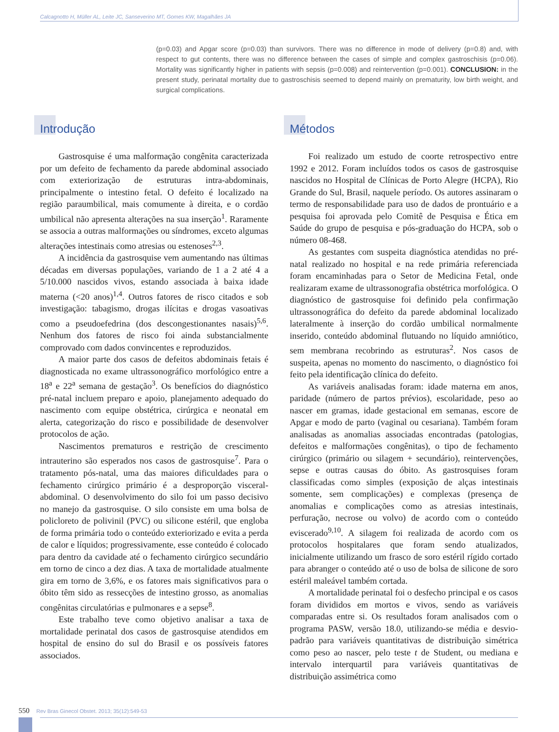Calcagnotto H, Müller AL, Leite JC, Sanseverino MT, Gomes KW, Magalhães JA
(p=0.03) and Apgar score (p=0.03) than survivors. There was no difference in mode of delivery (p=0.8) and, with respect to gut contents, there was no difference between the cases of simple and complex gastroschisis (p=0.06). Mortality was significantly higher in patients with sepsis (p=0.008) and reintervention (p=0.001). CONCLUSION: in the present study, perinatal mortality due to gastroschisis seemed to depend mainly on prematurity, low birth weight, and surgical complications.
Introdução
Gastrosquise é uma malformação congênita caracterizada por um defeito de fechamento da parede abdominal associado com exteriorização de estruturas intra-abdominais, principalmente o intestino fetal. O defeito é localizado na região paraumbilical, mais comumente à direita, e o cordão umbilical não apresenta alterações na sua inserção<sup>1</sup>. Raramente se associa a outras malformações ou síndromes, exceto algumas alterações intestinais como atresias ou estenoses<sup>2,3</sup>.
A incidência da gastrosquise vem aumentando nas últimas décadas em diversas populações, variando de 1 a 2 até 4 a 5/10.000 nascidos vivos, estando associada à baixa idade materna (<20 anos)<sup>1,4</sup>. Outros fatores de risco citados e sob investigação: tabagismo, drogas ilícitas e drogas vasoativas como a pseudoefedrina (dos descongestionantes nasais)<sup>5,6</sup>. Nenhum dos fatores de risco foi ainda substancialmente comprovado com dados convincentes e reproduzidos.
A maior parte dos casos de defeitos abdominais fetais é diagnosticada no exame ultrassonográfico morfológico entre a 18<sup>a</sup> e 22<sup>a</sup> semana de gestação<sup>3</sup>. Os benefícios do diagnóstico pré-natal incluem preparo e apoio, planejamento adequado do nascimento com equipe obstétrica, cirúrgica e neonatal em alerta, categorização do risco e possibilidade de desenvolver protocolos de ação.
Nascimentos prematuros e restrição de crescimento intrauterino são esperados nos casos de gastrosquise<sup>7</sup>. Para o tratamento pós-natal, uma das maiores dificuldades para o fechamento cirúrgico primário é a desproporção visceral-abdominal. O desenvolvimento do silo foi um passo decisivo no manejo da gastrosquise. O silo consiste em uma bolsa de policloreto de polivinil (PVC) ou silicone estéril, que engloba de forma primária todo o conteúdo exteriorizado e evita a perda de calor e líquidos; progressivamente, esse conteúdo é colocado para dentro da cavidade até o fechamento cirúrgico secundário em torno de cinco a dez dias. A taxa de mortalidade atualmente gira em torno de 3,6%, e os fatores mais significativos para o óbito têm sido as ressecções de intestino grosso, as anomalias congênitas circulatórias e pulmonares e a sepse<sup>8</sup>.
Este trabalho teve como objetivo analisar a taxa de mortalidade perinatal dos casos de gastrosquise atendidos em hospital de ensino do sul do Brasil e os possíveis fatores associados.
Métodos
Foi realizado um estudo de coorte retrospectivo entre 1992 e 2012. Foram incluídos todos os casos de gastrosquise nascidos no Hospital de Clínicas de Porto Alegre (HCPA), Rio Grande do Sul, Brasil, naquele período. Os autores assinaram o termo de responsabilidade para uso de dados de prontuário e a pesquisa foi aprovada pelo Comitê de Pesquisa e Ética em Saúde do grupo de pesquisa e pós-graduação do HCPA, sob o número 08-468.
As gestantes com suspeita diagnóstica atendidas no pré-natal realizado no hospital e na rede primária referenciada foram encaminhadas para o Setor de Medicina Fetal, onde realizaram exame de ultrassonografia obstétrica morfológica. O diagnóstico de gastrosquise foi definido pela confirmação ultrassonográfica do defeito da parede abdominal localizado lateralmente à inserção do cordão umbilical normalmente inserido, conteúdo abdominal flutuando no líquido amniótico, sem membrana recobrindo as estruturas<sup>2</sup>. Nos casos de suspeita, apenas no momento do nascimento, o diagnóstico foi feito pela identificação clínica do defeito.
As variáveis analisadas foram: idade materna em anos, paridade (número de partos prévios), escolaridade, peso ao nascer em gramas, idade gestacional em semanas, escore de Apgar e modo de parto (vaginal ou cesariana). Também foram analisadas as anomalias associadas encontradas (patologias, defeitos e malformações congênitas), o tipo de fechamento cirúrgico (primário ou silagem + secundário), reintervenções, sepse e outras causas do óbito. As gastrosquises foram classificadas como simples (exposição de alças intestinais somente, sem complicações) e complexas (presença de anomalias e complicações como as atresias intestinais, perfuração, necrose ou volvo) de acordo com o conteúdo eviscerado<sup>9,10</sup>. A silagem foi realizada de acordo com os protocolos hospitalares que foram sendo atualizados, inicialmente utilizando um frasco de soro estéril rígido cortado para abranger o conteúdo até o uso de bolsa de silicone de soro estéril maleável também cortada.
A mortalidade perinatal foi o desfecho principal e os casos foram divididos em mortos e vivos, sendo as variáveis comparadas entre si. Os resultados foram analisados com o programa PASW, versão 18.0, utilizando-se média e desvio-padrão para variáveis quantitativas de distribuição simétrica como peso ao nascer, pelo teste t de Student, ou mediana e intervalo interquartil para variáveis quantitativas de distribuição assimétrica como
550 Rev Bras Ginecol Obstet. 2013; 35(12):549-53